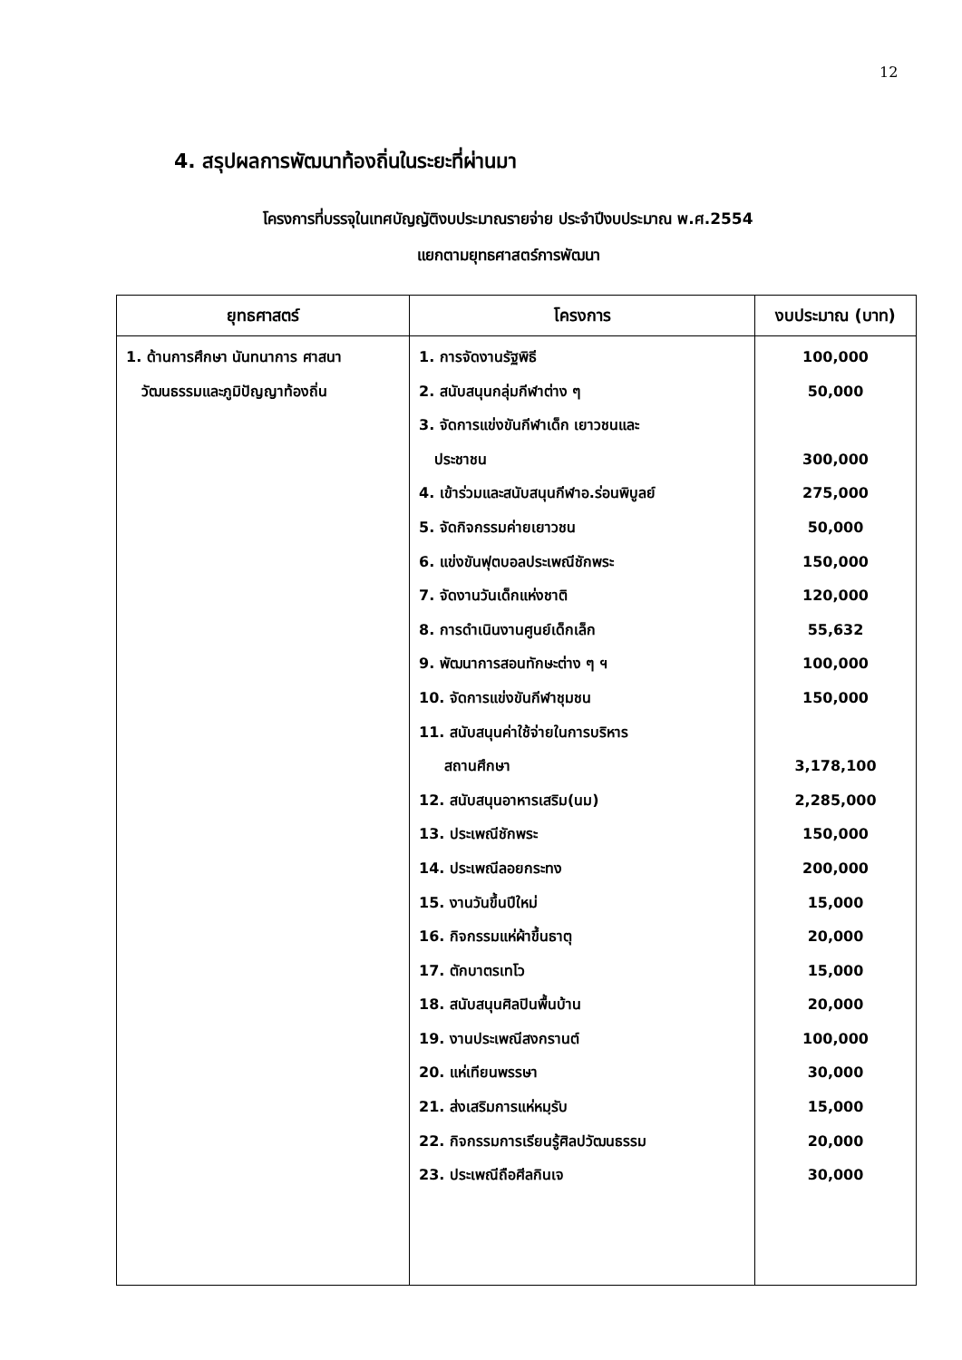12
4. สรุปผลการพัฒนาท้องถิ่นในระยะที่ผ่านมา
โครงการที่บรรจุในเทศบัญญัติงบประมาณรายจ่าย ประจำปีงบประมาณ พ.ศ.2554
แยกตามยุทธศาสตร์การพัฒนา
| ยุทธศาสตร์ | โครงการ | งบประมาณ (บาท) |
| --- | --- | --- |
| 1. ด้านการศึกษา นันทนาการ ศาสนา วัฒนธรรมและภูมิปัญญาท้องถิ่น | 1. การจัดงานรัฐพิธี 2. สนับสนุนกลุ่มกีฬาต่าง ๆ 3. จัดการแข่งขันกีฬาเด็ก เยาวชนและ ประชาชน 4. เข้าร่วมและสนับสนุนกีฬาอ.ร่อนพิบูลย์ 5. จัดกิจกรรมค่ายเยาวชน 6. แข่งขันฟุตบอลประเพณีชักพระ 7. จัดงานวันเด็กแห่งชาติ 8. การดำเนินงานศูนย์เด็กเล็ก 9. พัฒนาการสอนทักษะต่าง ๆ ฯ 10. จัดการแข่งขันกีฬาชุมชน 11. สนับสนุนค่าใช้จ่ายในการบริหาร สถานศึกษา 12. สนับสนุนอาหารเสริม(นม) 13. ประเพณีชักพระ 14. ประเพณีลอยกระทง 15. งานวันขึ้นปีใหม่ 16. กิจกรรมแห่ผ้าขึ้นธาตุ 17. ตักบาตรเทโว 18. สนับสนุนศิลปินพื้นบ้าน 19. งานประเพณีสงกรานต์ 20. แห่เทียนพรรษา 21. ส่งเสริมการแห่หมฺรับ 22. กิจกรรมการเรียนรู้ศิลปวัฒนธรรม 23. ประเพณีถือศีลกินเจ | 100,000 50,000 300,000 275,000 50,000 150,000 120,000 55,632 100,000 150,000 3,178,100 2,285,000 150,000 200,000 15,000 20,000 15,000 20,000 100,000 30,000 15,000 20,000 30,000 |